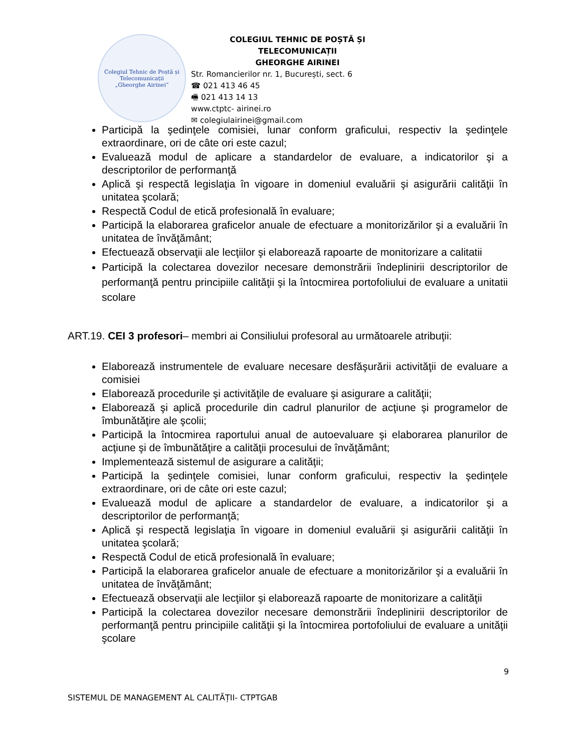Colegiul Tehnic de Poștă și Telecomunicații
„Gheorghe Airinei”
COLEGIUL TEHNIC DE POȘTĂ ȘI TELECOMUNICAȚII
GHEORGHE AIRINEI
Str. Romancierilor nr. 1, București, sect. 6
☎ 021 413 46 45
🖷 021 413 14 13
www.ctptc- airinei.ro
✉ colegiulairinei@gmail.com
Participă la şedinţele comisiei, lunar conform graficului, respectiv la şedinţele extraordinare, ori de câte ori este cazul;
Evaluează modul de aplicare a standardelor de evaluare, a indicatorilor şi a descriptorilor de performanţă
Aplică şi respectă legislaţia în vigoare in domeniul evaluării şi asigurării calităţii în unitatea şcolară;
Respectă Codul de etică profesională în evaluare;
Participă la elaborarea graficelor anuale de efectuare a monitorizărilor şi a evaluării în unitatea de învăţământ;
Efectuează observaţii ale lecţiilor şi elaborează rapoarte de monitorizare a calitatii
Participă la colectarea dovezilor necesare demonstrării îndeplinirii descriptorilor de performanţă pentru principiile calităţii şi la întocmirea portofoliului de evaluare a unitatii scolare
ART.19. CEI 3 profesori– membri ai Consiliului profesoral au următoarele atribuţii:
Elaborează instrumentele de evaluare necesare desfăşurării activităţii de evaluare a comisiei
Elaborează procedurile şi activităţile de evaluare şi asigurare a calităţii;
Elaborează şi aplică procedurile din cadrul planurilor de acţiune şi programelor de îmbunătăţire ale şcolii;
Participă la întocmirea raportului anual de autoevaluare şi elaborarea planurilor de acţiune şi de îmbunătăţire a calităţii procesului de învăţământ;
Implementează sistemul de asigurare a calităţii;
Participă la şedinţele comisiei, lunar conform graficului, respectiv la şedinţele extraordinare, ori de câte ori este cazul;
Evaluează modul de aplicare a standardelor de evaluare, a indicatorilor şi a descriptorilor de performanţă;
Aplică şi respectă legislaţia în vigoare in domeniul evaluării şi asigurării calităţii în unitatea şcolară;
Respectă Codul de etică profesională în evaluare;
Participă la elaborarea graficelor anuale de efectuare a monitorizărilor şi a evaluării în unitatea de învăţământ;
Efectuează observaţii ale lecţiilor şi elaborează rapoarte de monitorizare a calităţii
Participă la colectarea dovezilor necesare demonstrării îndeplinirii descriptorilor de performanţă pentru principiile calităţii şi la întocmirea portofoliului de evaluare a unităţii şcolare
9
SISTEMUL DE MANAGEMENT AL CALITĂȚII- CTPTGAB